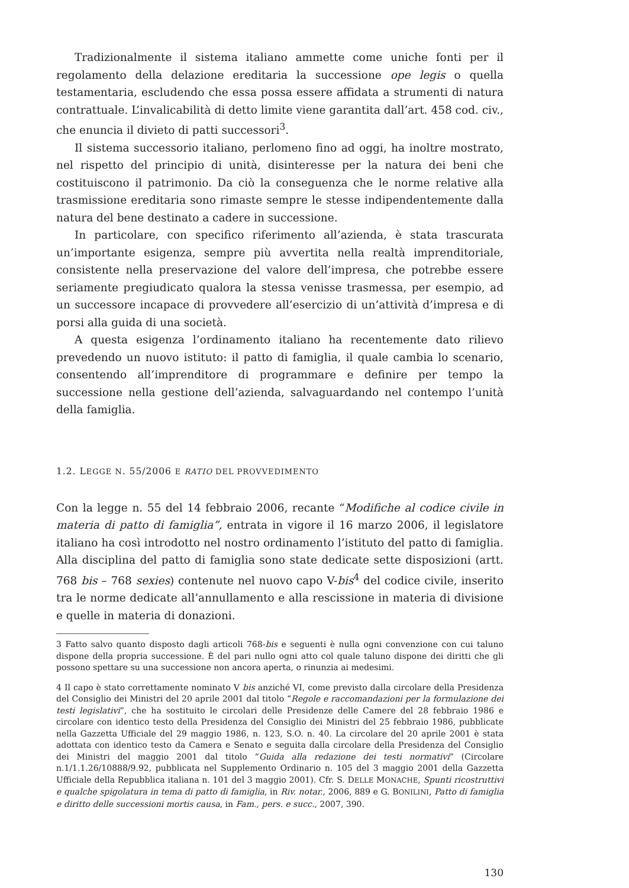Tradizionalmente il sistema italiano ammette come uniche fonti per il regolamento della delazione ereditaria la successione ope legis o quella testamentaria, escludendo che essa possa essere affidata a strumenti di natura contrattuale. L’invalicabilità di detto limite viene garantita dall’art. 458 cod. civ., che enuncia il divieto di patti successori<sup>3</sup>.
Il sistema successorio italiano, perlomeno fino ad oggi, ha inoltre mostrato, nel rispetto del principio di unità, disinteresse per la natura dei beni che costituiscono il patrimonio. Da ciò la conseguenza che le norme relative alla trasmissione ereditaria sono rimaste sempre le stesse indipendentemente dalla natura del bene destinato a cadere in successione.
In particolare, con specifico riferimento all’azienda, è stata trascurata un’importante esigenza, sempre più avvertita nella realtà imprenditoriale, consistente nella preservazione del valore dell’impresa, che potrebbe essere seriamente pregiudicato qualora la stessa venisse trasmessa, per esempio, ad un successore incapace di provvedere all’esercizio di un’attività d’impresa e di porsi alla guida di una società.
A questa esigenza l’ordinamento italiano ha recentemente dato rilievo prevedendo un nuovo istituto: il patto di famiglia, il quale cambia lo scenario, consentendo all’imprenditore di programmare e definire per tempo la successione nella gestione dell’azienda, salvaguardando nel contempo l’unità della famiglia.
1.2. LEGGE N. 55/2006 E RATIO DEL PROVVEDIMENTO
Con la legge n. 55 del 14 febbraio 2006, recante “Modifiche al codice civile in materia di patto di famiglia”, entrata in vigore il 16 marzo 2006, il legislatore italiano ha così introdotto nel nostro ordinamento l’istituto del patto di famiglia. Alla disciplina del patto di famiglia sono state dedicate sette disposizioni (artt. 768 bis – 768 sexies) contenute nel nuovo capo V-bis<sup>4</sup> del codice civile, inserito tra le norme dedicate all’annullamento e alla rescissione in materia di divisione e quelle in materia di donazioni.
3 Fatto salvo quanto disposto dagli articoli 768-bis e seguenti è nulla ogni convenzione con cui taluno dispone della propria successione. È del pari nullo ogni atto col quale taluno dispone dei diritti che gli possono spettare su una successione non ancora aperta, o rinunzia ai medesimi.
4 Il capo è stato correttamente nominato V bis anziché VI, come previsto dalla circolare della Presidenza del Consiglio dei Ministri del 20 aprile 2001 dal titolo “Regole e raccomandazioni per la formulazione dei testi legislativi”, che ha sostituito le circolari delle Presidenze delle Camere del 28 febbraio 1986 e circolare con identico testo della Presidenza del Consiglio dei Ministri del 25 febbraio 1986, pubblicate nella Gazzetta Ufficiale del 29 maggio 1986, n. 123, S.O. n. 40. La circolare del 20 aprile 2001 è stata adottata con identico testo da Camera e Senato e seguita dalla circolare della Presidenza del Consiglio dei Ministri del maggio 2001 dal titolo “Guida alla redazione dei testi normativi” (Circolare n.1/1.1.26/10888/9.92, pubblicata nel Supplemento Ordinario n. 105 del 3 maggio 2001 della Gazzetta Ufficiale della Repubblica italiana n. 101 del 3 maggio 2001). Cfr. S. DELLE MONACHE, Spunti ricostruttivi e qualche spigolatura in tema di patto di famiglia, in Riv. notar., 2006, 889 e G. BONILINI, Patto di famiglia e diritto delle successioni mortis causa, in Fam., pers. e succ., 2007, 390.
130